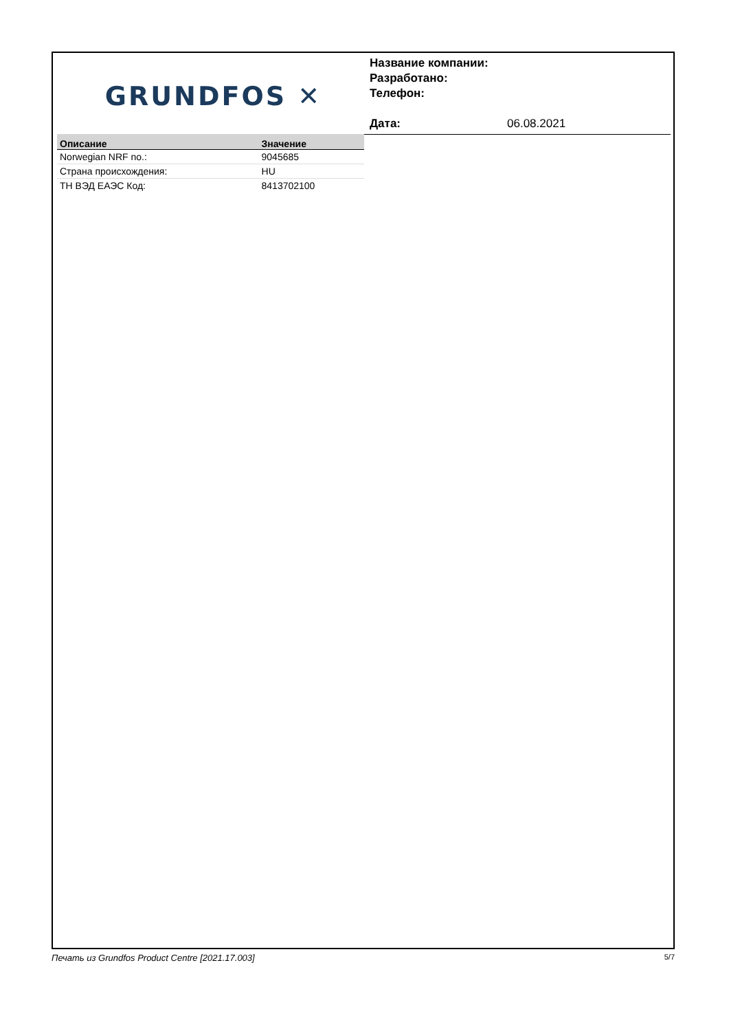GRUNDFOS ✕
Название компании:
Разработано:
Телефон:
Дата: 06.08.2021
| Описание | Значение |
| --- | --- |
| Norwegian NRF no.: | 9045685 |
| Страна происхождения: | HU |
| ТН ВЭД ЕАЭС Код: | 8413702100 |
Печать из Grundfos Product Centre [2021.17.003] 5/7